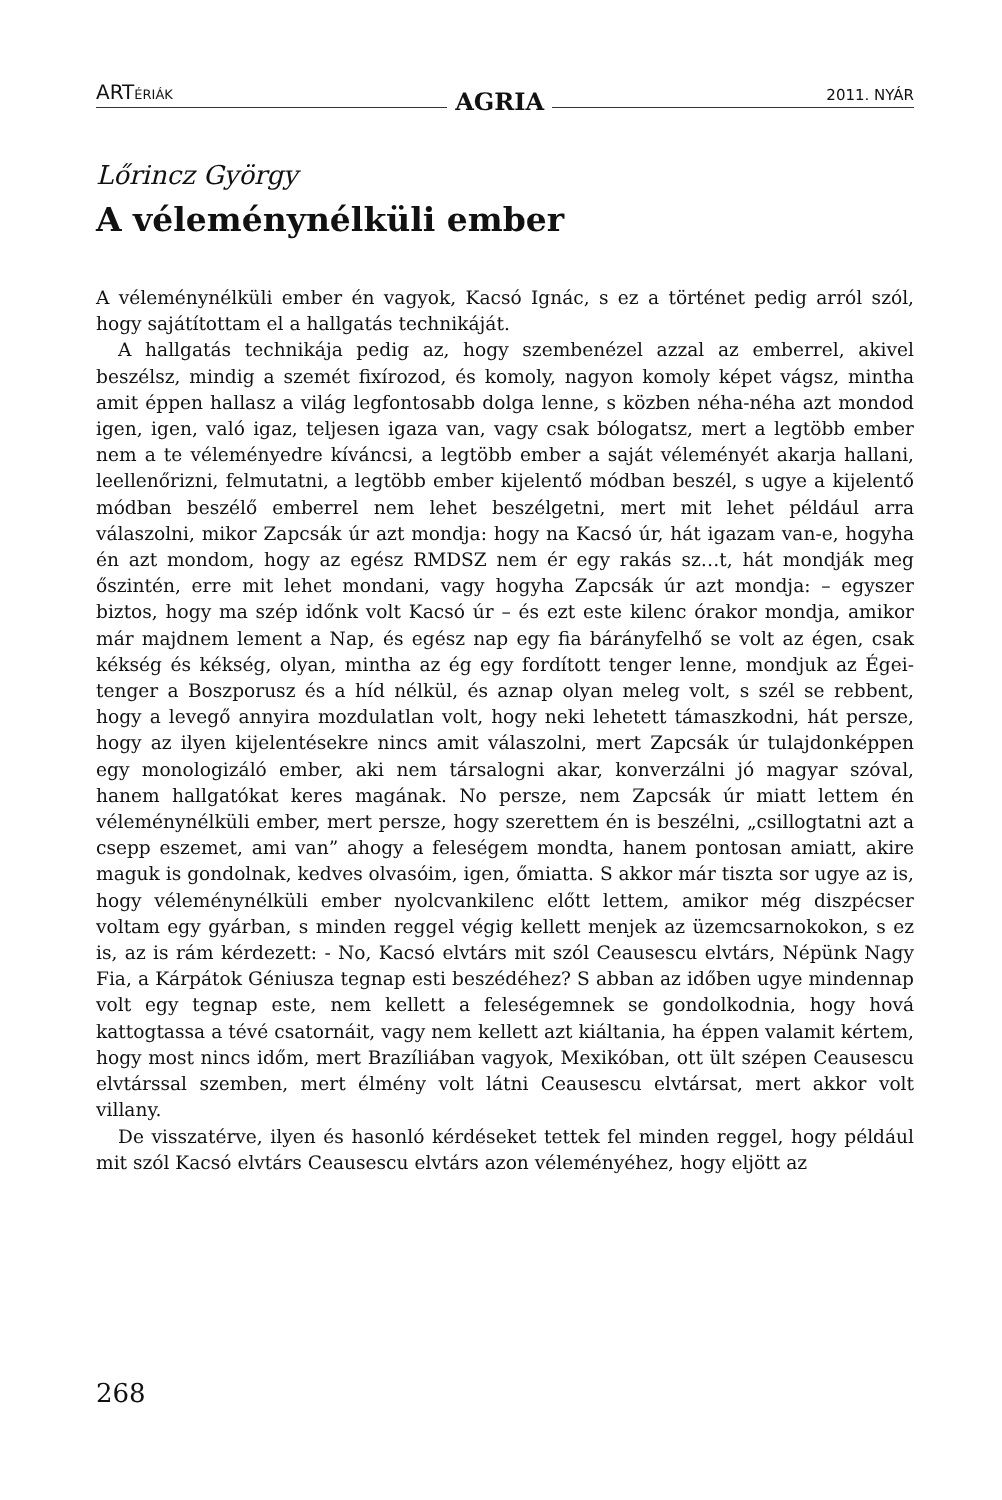ARTÉRIÁK AGRIA 2011. NYÁR
Lőrincz György
A véleménynélküli ember
A véleménynélküli ember én vagyok, Kacsó Ignác, s ez a történet pedig arról szól, hogy sajátítottam el a hallgatás technikáját.
A hallgatás technikája pedig az, hogy szembenézel azzal az emberrel, akivel beszélsz, mindig a szemét fixírozod, és komoly, nagyon komoly képet vágsz, mintha amit éppen hallasz a világ legfontosabb dolga lenne, s közben néha-néha azt mondod igen, igen, való igaz, teljesen igaza van, vagy csak bólogatsz, mert a legtöbb ember nem a te véleményedre kíváncsi, a legtöbb ember a saját véleményét akarja hallani, leellenőrizni, felmutatni, a legtöbb ember kijelentő módban beszél, s ugye a kijelentő módban beszélő emberrel nem lehet beszélgetni, mert mit lehet például arra válaszolni, mikor Zapcsák úr azt mondja: hogy na Kacsó úr, hát igazam van-e, hogyha én azt mondom, hogy az egész RMDSZ nem ér egy rakás sz…t, hát mondják meg őszintén, erre mit lehet mondani, vagy hogyha Zapcsák úr azt mondja: – egyszer biztos, hogy ma szép időnk volt Kacsó úr – és ezt este kilenc órakor mondja, amikor már majdnem lement a Nap, és egész nap egy fia bárányfelhő se volt az égen, csak kékség és kékség, olyan, mintha az ég egy fordított tenger lenne, mondjuk az Égei-tenger a Boszporusz és a híd nélkül, és aznap olyan meleg volt, s szél se rebbent, hogy a levegő annyira mozdulatlan volt, hogy neki lehetett támaszkodni, hát persze, hogy az ilyen kijelentésekre nincs amit válaszolni, mert Zapcsák úr tulajdonképpen egy monologizáló ember, aki nem társalogni akar, konverzálni jó magyar szóval, hanem hallgatókat keres magának. No persze, nem Zapcsák úr miatt lettem én véleménynélküli ember, mert persze, hogy szerettem én is beszélni, „csillogtatni azt a csepp eszemet, ami van” ahogy a feleségem mondta, hanem pontosan amiatt, akire maguk is gondolnak, kedves olvasóim, igen, őmiatta. S akkor már tiszta sor ugye az is, hogy véleménynélküli ember nyolcvankilenc előtt lettem, amikor még diszpécser voltam egy gyárban, s minden reggel végig kellett menjek az üzemcsarnokokon, s ez is, az is rám kérdezett: - No, Kacsó elvtárs mit szól Ceausescu elvtárs, Népünk Nagy Fia, a Kárpátok Géniusza tegnap esti beszédéhez? S abban az időben ugye mindennap volt egy tegnap este, nem kellett a feleségemnek se gondolkodnia, hogy hová kattogtassa a tévé csatornáit, vagy nem kellett azt kiáltania, ha éppen valamit kértem, hogy most nincs időm, mert Brazíliában vagyok, Mexikóban, ott ült szépen Ceausescu elvtárssal szemben, mert élmény volt látni Ceausescu elvtársat, mert akkor volt villany.
De visszatérve, ilyen és hasonló kérdéseket tettek fel minden reggel, hogy például mit szól Kacsó elvtárs Ceausescu elvtárs azon véleményéhez, hogy eljött az
268